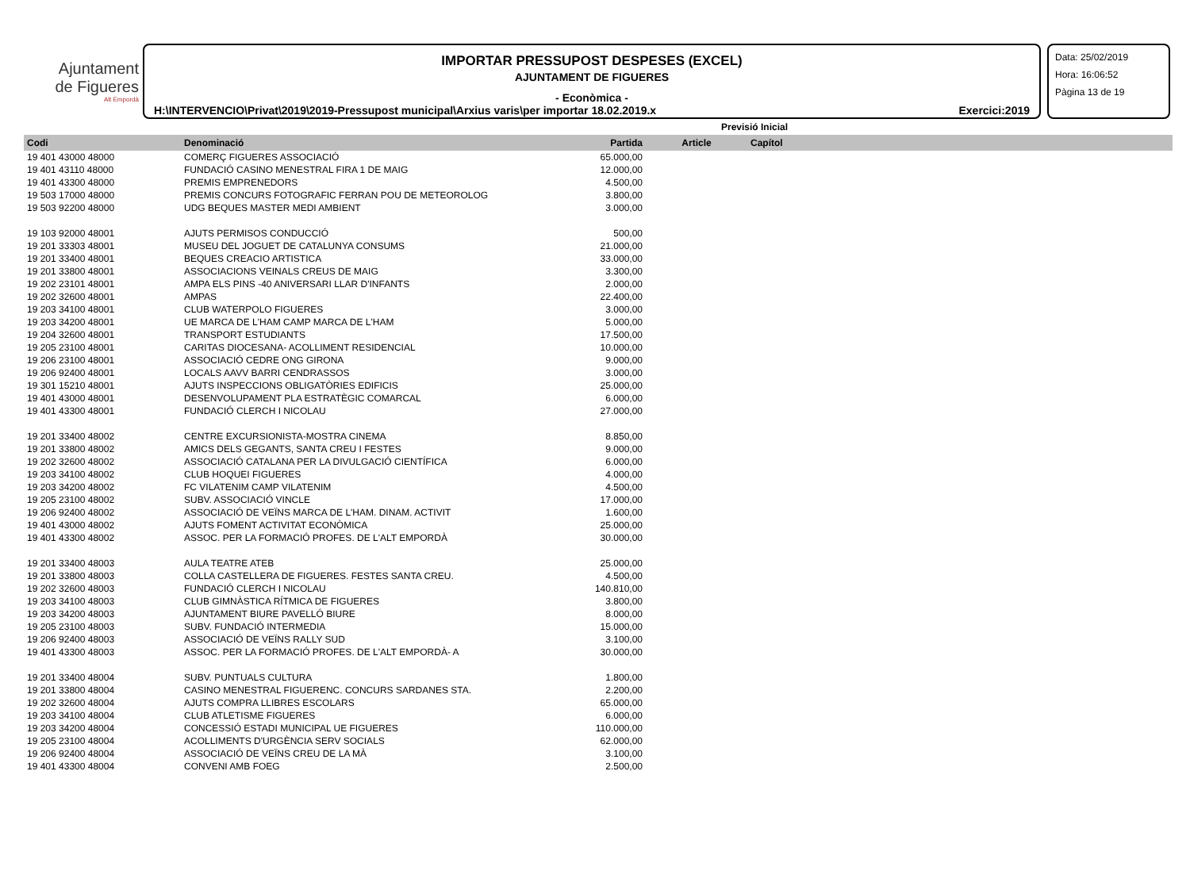Ajuntament
de Figueres
Alt Empordà
IMPORTAR PRESSUPOST DESPESES (EXCEL)
AJUNTAMENT DE FIGUERES
- Econòmica -
H:\INTERVENCIO\Privat\2019\2019-Pressupost municipal\Arxius varis\per importar 18.02.2019.x Exercici:2019
Data: 25/02/2019
Hora: 16:06:52
Pàgina 13 de 19
| | | Previsió Inicial | | | |
| --- | --- | --- | --- | --- | --- |
| Codi | Denominació | Partida | Article | Capítol | |
| 19 401 43000 48000 | COMERÇ FIGUERES ASSOCIACIÓ | 65.000,00 | | | |
| 19 401 43110 48000 | FUNDACIÓ CASINO MENESTRAL FIRA 1 DE MAIG | 12.000,00 | | | |
| 19 401 43300 48000 | PREMIS EMPRENEDORS | 4.500,00 | | | |
| 19 503 17000 48000 | PREMIS CONCURS FOTOGRAFIC FERRAN POU DE METEOROLOG | 3.800,00 | | | |
| 19 503 92200 48000 | UDG BEQUES MASTER MEDI AMBIENT | 3.000,00 | | | |
| 19 103 92000 48001 | AJUTS PERMISOS CONDUCCIÓ | 500,00 | | | |
| 19 201 33303 48001 | MUSEU DEL JOGUET DE CATALUNYA CONSUMS | 21.000,00 | | | |
| 19 201 33400 48001 | BEQUES CREACIO ARTISTICA | 33.000,00 | | | |
| 19 201 33800 48001 | ASSOCIACIONS VEINALS CREUS DE MAIG | 3.300,00 | | | |
| 19 202 23101 48001 | AMPA ELS PINS -40 ANIVERSARI LLAR D'INFANTS | 2.000,00 | | | |
| 19 202 32600 48001 | AMPAS | 22.400,00 | | | |
| 19 203 34100 48001 | CLUB WATERPOLO FIGUERES | 3.000,00 | | | |
| 19 203 34200 48001 | UE MARCA DE L'HAM CAMP MARCA DE L'HAM | 5.000,00 | | | |
| 19 204 32600 48001 | TRANSPORT ESTUDIANTS | 17.500,00 | | | |
| 19 205 23100 48001 | CARITAS DIOCESANA- ACOLLIMENT RESIDENCIAL | 10.000,00 | | | |
| 19 206 23100 48001 | ASSOCIACIÓ CEDRE ONG GIRONA | 9.000,00 | | | |
| 19 206 92400 48001 | LOCALS AAVV BARRI CENDRASSOS | 3.000,00 | | | |
| 19 301 15210 48001 | AJUTS INSPECCIONS OBLIGATÒRIES EDIFICIS | 25.000,00 | | | |
| 19 401 43000 48001 | DESENVOLUPAMENT PLA ESTRATÈGIC COMARCAL | 6.000,00 | | | |
| 19 401 43300 48001 | FUNDACIÓ CLERCH I NICOLAU | 27.000,00 | | | |
| 19 201 33400 48002 | CENTRE EXCURSIONISTA-MOSTRA CINEMA | 8.850,00 | | | |
| 19 201 33800 48002 | AMICS DELS GEGANTS, SANTA CREU I FESTES | 9.000,00 | | | |
| 19 202 32600 48002 | ASSOCIACIÓ CATALANA PER LA DIVULGACIÓ CIENTÍFICA | 6.000,00 | | | |
| 19 203 34100 48002 | CLUB HOQUEI FIGUERES | 4.000,00 | | | |
| 19 203 34200 48002 | FC VILATENIM CAMP VILATENIM | 4.500,00 | | | |
| 19 205 23100 48002 | SUBV. ASSOCIACIÓ VINCLE | 17.000,00 | | | |
| 19 206 92400 48002 | ASSOCIACIÓ DE VEÏNS MARCA DE L'HAM. DINAM. ACTIVIT | 1.600,00 | | | |
| 19 401 43000 48002 | AJUTS FOMENT ACTIVITAT ECONÒMICA | 25.000,00 | | | |
| 19 401 43300 48002 | ASSOC. PER LA FORMACIÓ PROFES. DE L'ALT EMPORDÀ | 30.000,00 | | | |
| 19 201 33400 48003 | AULA TEATRE ATEB | 25.000,00 | | | |
| 19 201 33800 48003 | COLLA CASTELLERA DE FIGUERES. FESTES SANTA CREU. | 4.500,00 | | | |
| 19 202 32600 48003 | FUNDACIÓ CLERCH I NICOLAU | 140.810,00 | | | |
| 19 203 34100 48003 | CLUB GIMNÀSTICA RÍTMICA DE FIGUERES | 3.800,00 | | | |
| 19 203 34200 48003 | AJUNTAMENT BIURE PAVELLÓ BIURE | 8.000,00 | | | |
| 19 205 23100 48003 | SUBV. FUNDACIÓ INTERMEDIA | 15.000,00 | | | |
| 19 206 92400 48003 | ASSOCIACIÓ DE VEÏNS RALLY SUD | 3.100,00 | | | |
| 19 401 43300 48003 | ASSOC. PER LA FORMACIÓ PROFES. DE L'ALT EMPORDÀ- A | 30.000,00 | | | |
| 19 201 33400 48004 | SUBV. PUNTUALS CULTURA | 1.800,00 | | | |
| 19 201 33800 48004 | CASINO MENESTRAL FIGUERENC. CONCURS SARDANES STA. | 2.200,00 | | | |
| 19 202 32600 48004 | AJUTS COMPRA LLIBRES ESCOLARS | 65.000,00 | | | |
| 19 203 34100 48004 | CLUB ATLETISME FIGUERES | 6.000,00 | | | |
| 19 203 34200 48004 | CONCESSIÓ ESTADI MUNICIPAL UE FIGUERES | 110.000,00 | | | |
| 19 205 23100 48004 | ACOLLIMENTS D'URGÈNCIA SERV SOCIALS | 62.000,00 | | | |
| 19 206 92400 48004 | ASSOCIACIÓ DE VEÏNS CREU DE LA MÀ | 3.100,00 | | | |
| 19 401 43300 48004 | CONVENI AMB FOEG | 2.500,00 | | | |